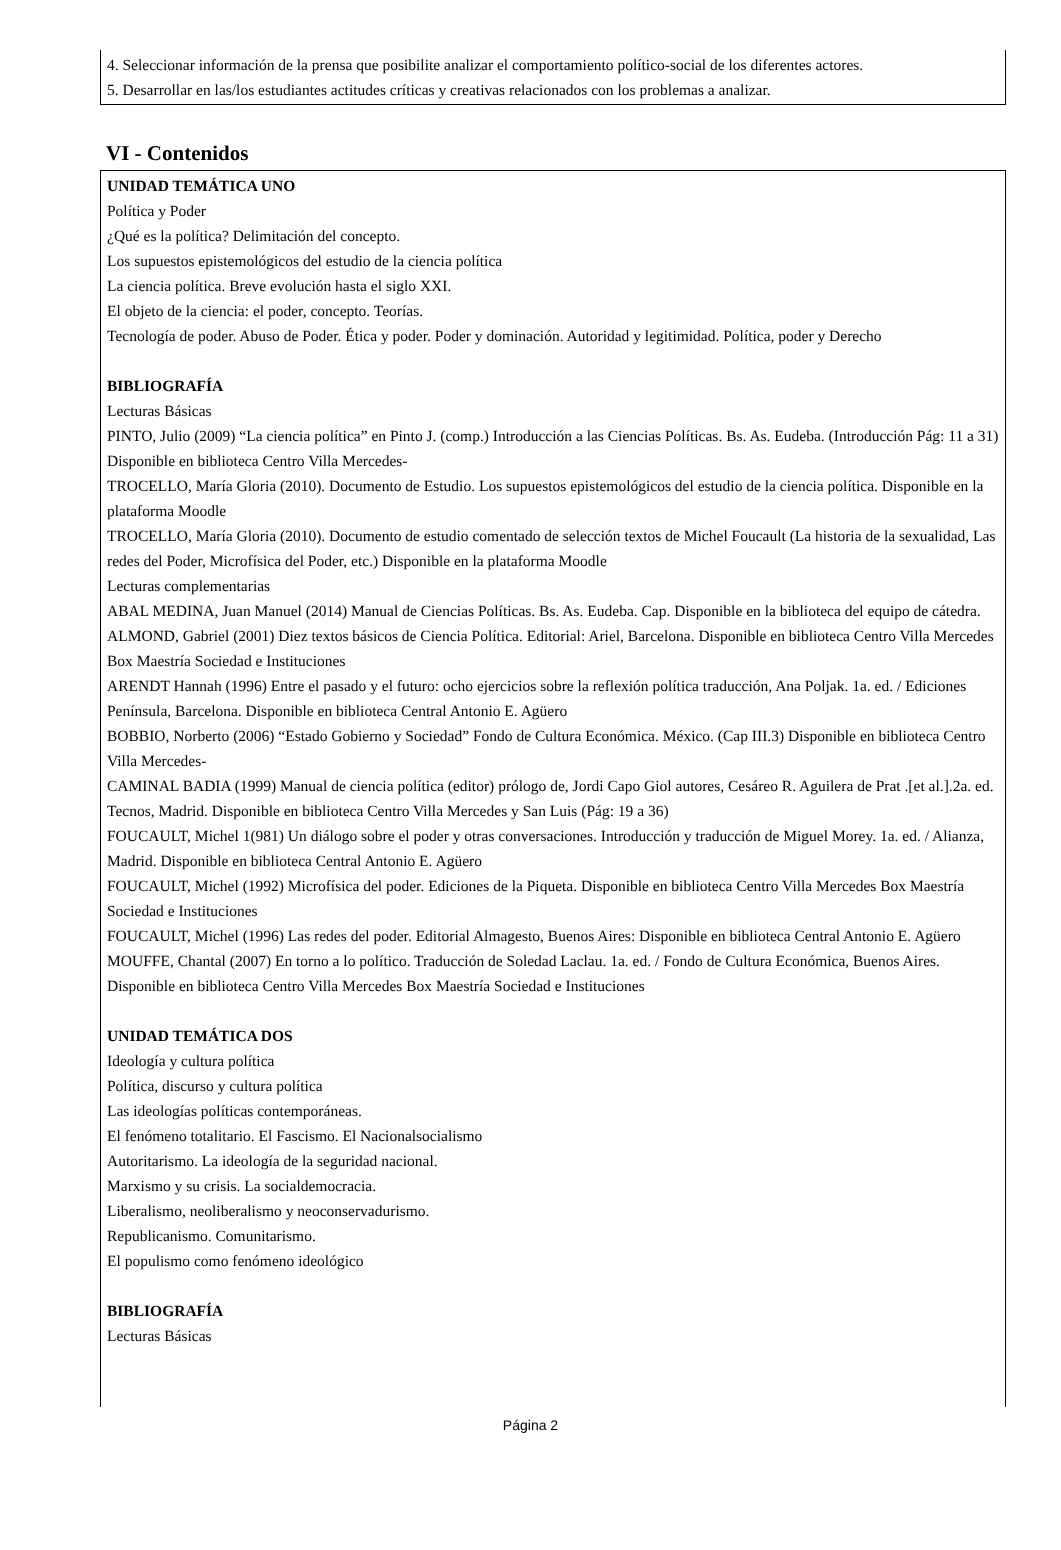4. Seleccionar información de la prensa que posibilite analizar el comportamiento político-social de los diferentes actores.
5. Desarrollar en las/los estudiantes actitudes críticas y creativas relacionados con los problemas a analizar.
VI - Contenidos
UNIDAD TEMÁTICA UNO
Política y Poder
¿Qué es la política? Delimitación del concepto.
Los supuestos epistemológicos del estudio de la ciencia política
La ciencia política. Breve evolución hasta el siglo XXI.
El objeto de la ciencia: el poder, concepto. Teorías.
Tecnología de poder. Abuso de Poder. Ética y poder. Poder y dominación. Autoridad y legitimidad. Política, poder y Derecho
BIBLIOGRAFÍA
Lecturas Básicas
PINTO, Julio (2009) “La ciencia política” en Pinto J. (comp.) Introducción a las Ciencias Políticas. Bs. As. Eudeba. (Introducción Pág: 11 a 31) Disponible en biblioteca Centro Villa Mercedes-
TROCELLO, María Gloria (2010). Documento de Estudio. Los supuestos epistemológicos del estudio de la ciencia política. Disponible en la plataforma Moodle
TROCELLO, María Gloria (2010). Documento de estudio comentado de selección textos de Michel Foucault (La historia de la sexualidad, Las redes del Poder, Microfísica del Poder, etc.) Disponible en la plataforma Moodle
Lecturas complementarias
ABAL MEDINA, Juan Manuel (2014) Manual de Ciencias Políticas. Bs. As. Eudeba. Cap. Disponible en la biblioteca del equipo de cátedra.
ALMOND, Gabriel (2001) Diez textos básicos de Ciencia Política. Editorial: Ariel, Barcelona. Disponible en biblioteca Centro Villa Mercedes Box Maestría Sociedad e Instituciones
ARENDT Hannah (1996) Entre el pasado y el futuro: ocho ejercicios sobre la reflexión política traducción, Ana Poljak. 1a. ed. / Ediciones Península, Barcelona. Disponible en biblioteca Central Antonio E. Agüero
BOBBIO, Norberto (2006) “Estado Gobierno y Sociedad” Fondo de Cultura Económica. México. (Cap III.3) Disponible en biblioteca Centro Villa Mercedes-
CAMINAL BADIA (1999) Manual de ciencia política (editor) prólogo de, Jordi Capo Giol autores, Cesáreo R. Aguilera de Prat .[et al.].2a. ed. Tecnos, Madrid. Disponible en biblioteca Centro Villa Mercedes y San Luis (Pág: 19 a 36)
FOUCAULT, Michel 1(981) Un diálogo sobre el poder y otras conversaciones. Introducción y traducción de Miguel Morey. 1a. ed. / Alianza, Madrid. Disponible en biblioteca Central Antonio E. Agüero
FOUCAULT, Michel (1992) Microfísica del poder. Ediciones de la Piqueta. Disponible en biblioteca Centro Villa Mercedes Box Maestría Sociedad e Instituciones
FOUCAULT, Michel (1996) Las redes del poder. Editorial Almagesto, Buenos Aires: Disponible en biblioteca Central Antonio E. Agüero
MOUFFE, Chantal (2007) En torno a lo político. Traducción de Soledad Laclau. 1a. ed. / Fondo de Cultura Económica, Buenos Aires. Disponible en biblioteca Centro Villa Mercedes Box Maestría Sociedad e Instituciones
UNIDAD TEMÁTICA DOS
Ideología y cultura política
Política, discurso y cultura política
Las ideologías políticas contemporáneas.
El fenómeno totalitario. El Fascismo. El Nacionalsocialismo
Autoritarismo. La ideología de la seguridad nacional.
Marxismo y su crisis. La socialdemocracia.
Liberalismo, neoliberalismo y neoconservadurismo.
Republicanismo. Comunitarismo.
El populismo como fenómeno ideológico
BIBLIOGRAFÍA
Lecturas Básicas
Página 2